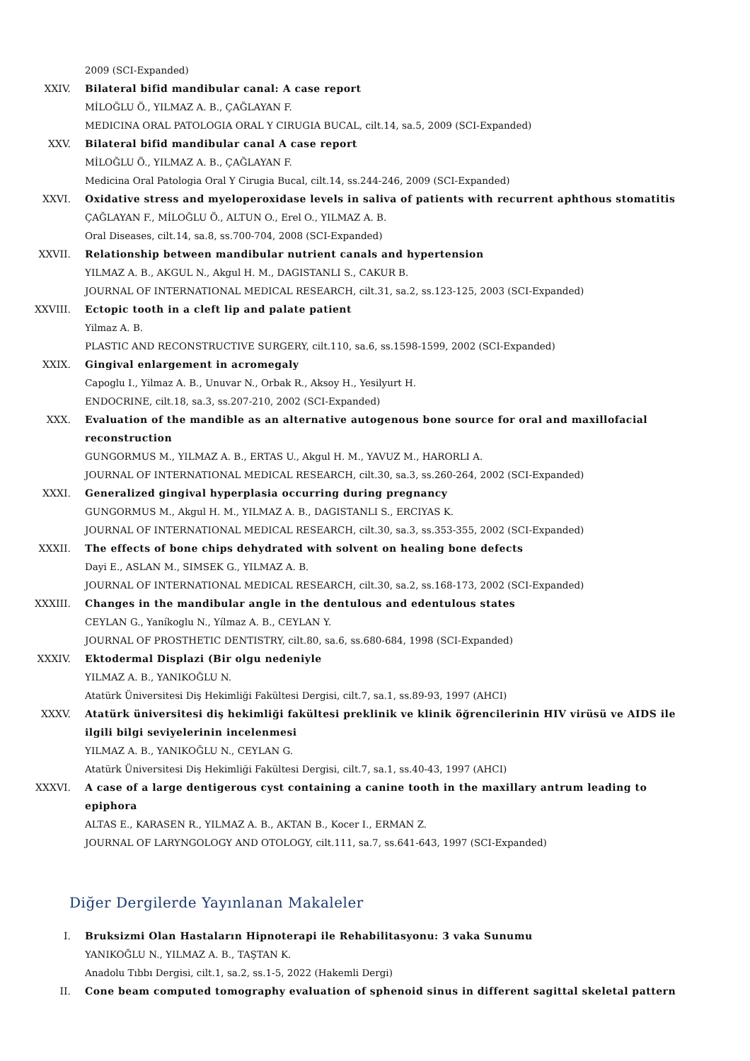2009 (SCI-Expanded)
XXIV. Bilateral bifid mandibular canal: A case report
MİLOĞLU Ö., YILMAZ A. B., ÇAĞLAYAN F.
MEDICINA ORAL PATOLOGIA ORAL Y CIRUGIA BUCAL, cilt.14, sa.5, 2009 (SCI-Expanded)
XXV. Bilateral bifid mandibular canal A case report
MİLOĞLU Ö., YILMAZ A. B., ÇAĞLAYAN F.
Medicina Oral Patologia Oral Y Cirugia Bucal, cilt.14, ss.244-246, 2009 (SCI-Expanded)
XXVI. Oxidative stress and myeloperoxidase levels in saliva of patients with recurrent aphthous stomatitis
ÇAĞLAYAN F., MİLOĞLU Ö., ALTUN O., Erel O., YILMAZ A. B.
Oral Diseases, cilt.14, sa.8, ss.700-704, 2008 (SCI-Expanded)
XXVII. Relationship between mandibular nutrient canals and hypertension
YILMAZ A. B., AKGUL N., Akgul H. M., DAGISTANLI S., CAKUR B.
JOURNAL OF INTERNATIONAL MEDICAL RESEARCH, cilt.31, sa.2, ss.123-125, 2003 (SCI-Expanded)
XXVIII. Ectopic tooth in a cleft lip and palate patient
Yilmaz A. B.
PLASTIC AND RECONSTRUCTIVE SURGERY, cilt.110, sa.6, ss.1598-1599, 2002 (SCI-Expanded)
XXIX. Gingival enlargement in acromegaly
Capoglu I., Yilmaz A. B., Unuvar N., Orbak R., Aksoy H., Yesilyurt H.
ENDOCRINE, cilt.18, sa.3, ss.207-210, 2002 (SCI-Expanded)
XXX. Evaluation of the mandible as an alternative autogenous bone source for oral and maxillofacial reconstruction
GUNGORMUS M., YILMAZ A. B., ERTAS U., Akgul H. M., YAVUZ M., HARORLI A.
JOURNAL OF INTERNATIONAL MEDICAL RESEARCH, cilt.30, sa.3, ss.260-264, 2002 (SCI-Expanded)
XXXI. Generalized gingival hyperplasia occurring during pregnancy
GUNGORMUS M., Akgul H. M., YILMAZ A. B., DAGISTANLI S., ERCIYAS K.
JOURNAL OF INTERNATIONAL MEDICAL RESEARCH, cilt.30, sa.3, ss.353-355, 2002 (SCI-Expanded)
XXXII. The effects of bone chips dehydrated with solvent on healing bone defects
Dayi E., ASLAN M., SIMSEK G., YILMAZ A. B.
JOURNAL OF INTERNATIONAL MEDICAL RESEARCH, cilt.30, sa.2, ss.168-173, 2002 (SCI-Expanded)
XXXIII. Changes in the mandibular angle in the dentulous and edentulous states
CEYLAN G., Yaníkoglu N., Yílmaz A. B., CEYLAN Y.
JOURNAL OF PROSTHETIC DENTISTRY, cilt.80, sa.6, ss.680-684, 1998 (SCI-Expanded)
XXXIV. Ektodermal Displazi (Bir olgu nedeniyle
YILMAZ A. B., YANIKOĞLU N.
Atatürk Üniversitesi Diş Hekimliği Fakültesi Dergisi, cilt.7, sa.1, ss.89-93, 1997 (AHCI)
XXXV. Atatürk üniversitesi diş hekimliği fakültesi preklinik ve klinik öğrencilerinin HIV virüsü ve AIDS ile ilgili bilgi seviyelerinin incelenmesi
YILMAZ A. B., YANIKOĞLU N., CEYLAN G.
Atatürk Üniversitesi Diş Hekimliği Fakültesi Dergisi, cilt.7, sa.1, ss.40-43, 1997 (AHCI)
XXXVI. A case of a large dentigerous cyst containing a canine tooth in the maxillary antrum leading to epiphora
ALTAS E., KARASEN R., YILMAZ A. B., AKTAN B., Kocer I., ERMAN Z.
JOURNAL OF LARYNGOLOGY AND OTOLOGY, cilt.111, sa.7, ss.641-643, 1997 (SCI-Expanded)
Diğer Dergilerde Yayınlanan Makaleler
I. Bruksizmi Olan Hastaların Hipnoterapi ile Rehabilitasyonu: 3 vaka Sunumu
YANIKOĞLU N., YILMAZ A. B., TAŞTAN K.
Anadolu Tıbbı Dergisi, cilt.1, sa.2, ss.1-5, 2022 (Hakemli Dergi)
II. Cone beam computed tomography evaluation of sphenoid sinus in different sagittal skeletal pattern